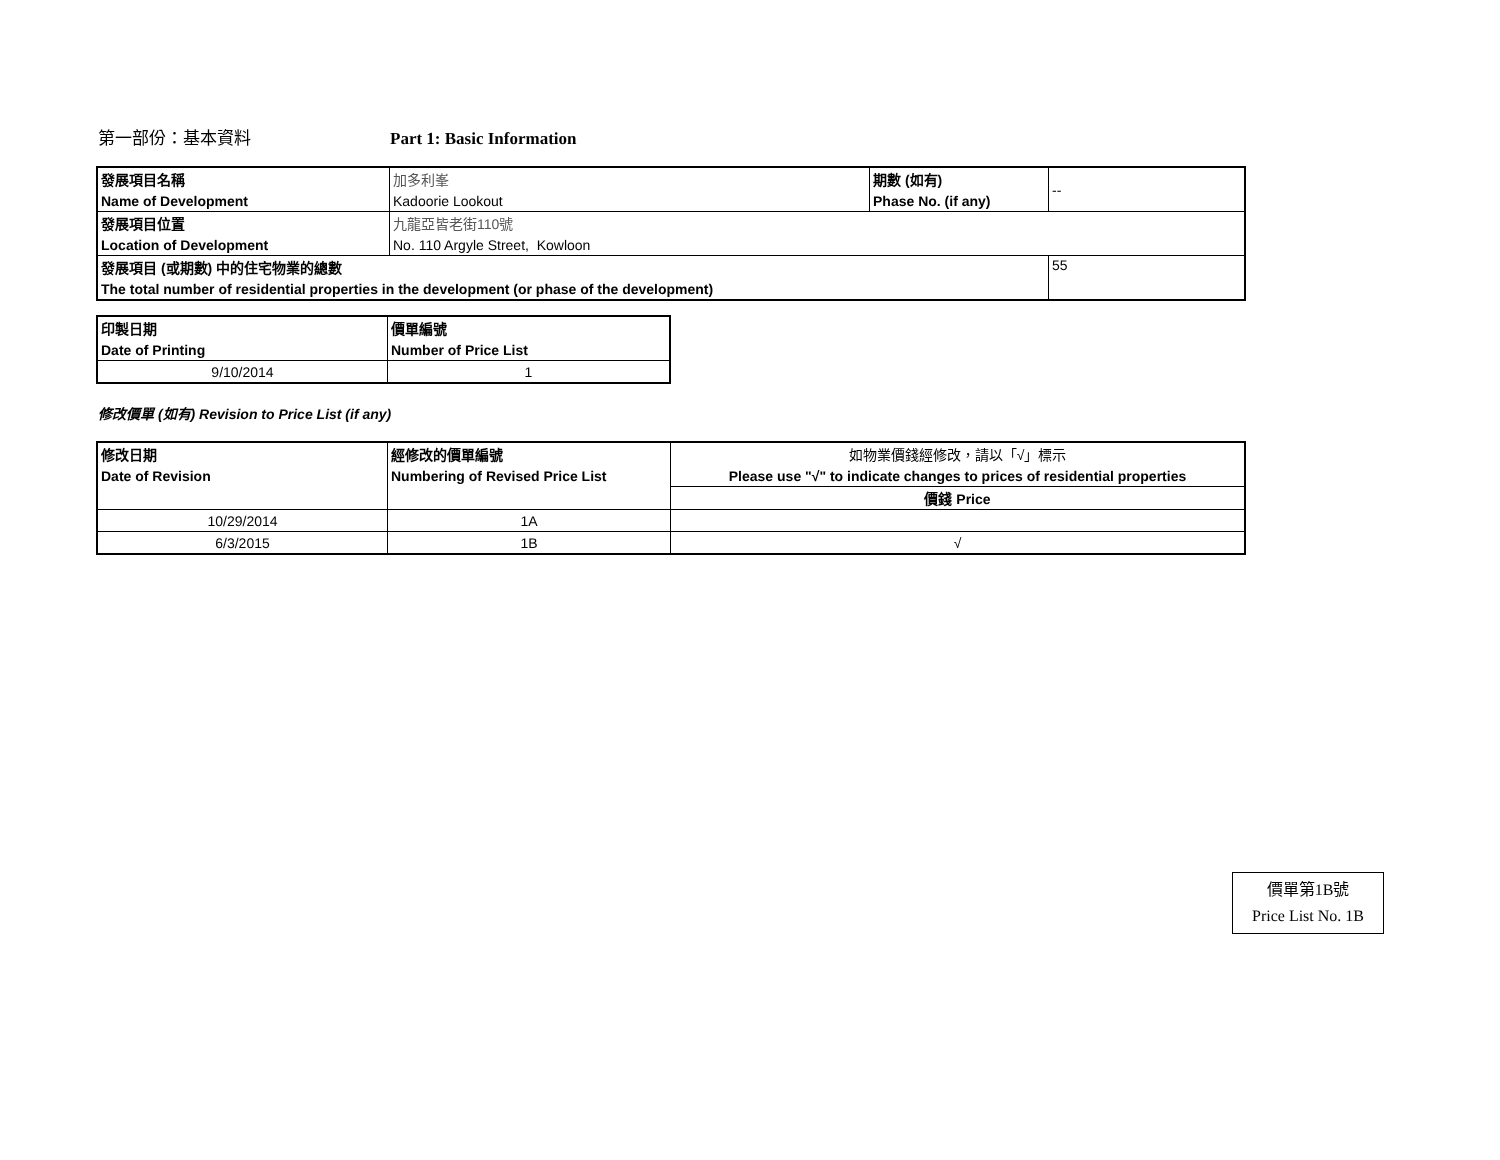第一部份：基本資料 Part 1: Basic Information
| 發展項目名稱 | 加多利峯 | 期數 (如有) | -- |
| Name of Development | Kadoorie Lookout | Phase No. (if any) | |
| 發展項目位置 | 九龍亞皆老街110號 | | |
| Location of Development | No. 110 Argyle Street, Kowloon | | |
| 發展項目 (或期數) 中的住宅物業的總數 | | | 55 |
| The total number of residential properties in the development (or phase of the development) | | | |
| 印製日期 | 價單編號 |
| Date of Printing | Number of Price List |
| 9/10/2014 | 1 |
修改價單 (如有) Revision to Price List (if any)
| 修改日期 | 經修改的價單編號 | 如物業價錢經修改，請以「√」標示 |
| Date of Revision | Numbering of Revised Price List | Please use "√" to indicate changes to prices of residential properties |
| | | 價錢 Price |
| 10/29/2014 | 1A | |
| 6/3/2015 | 1B | √ |
價單第1B號
Price List No. 1B